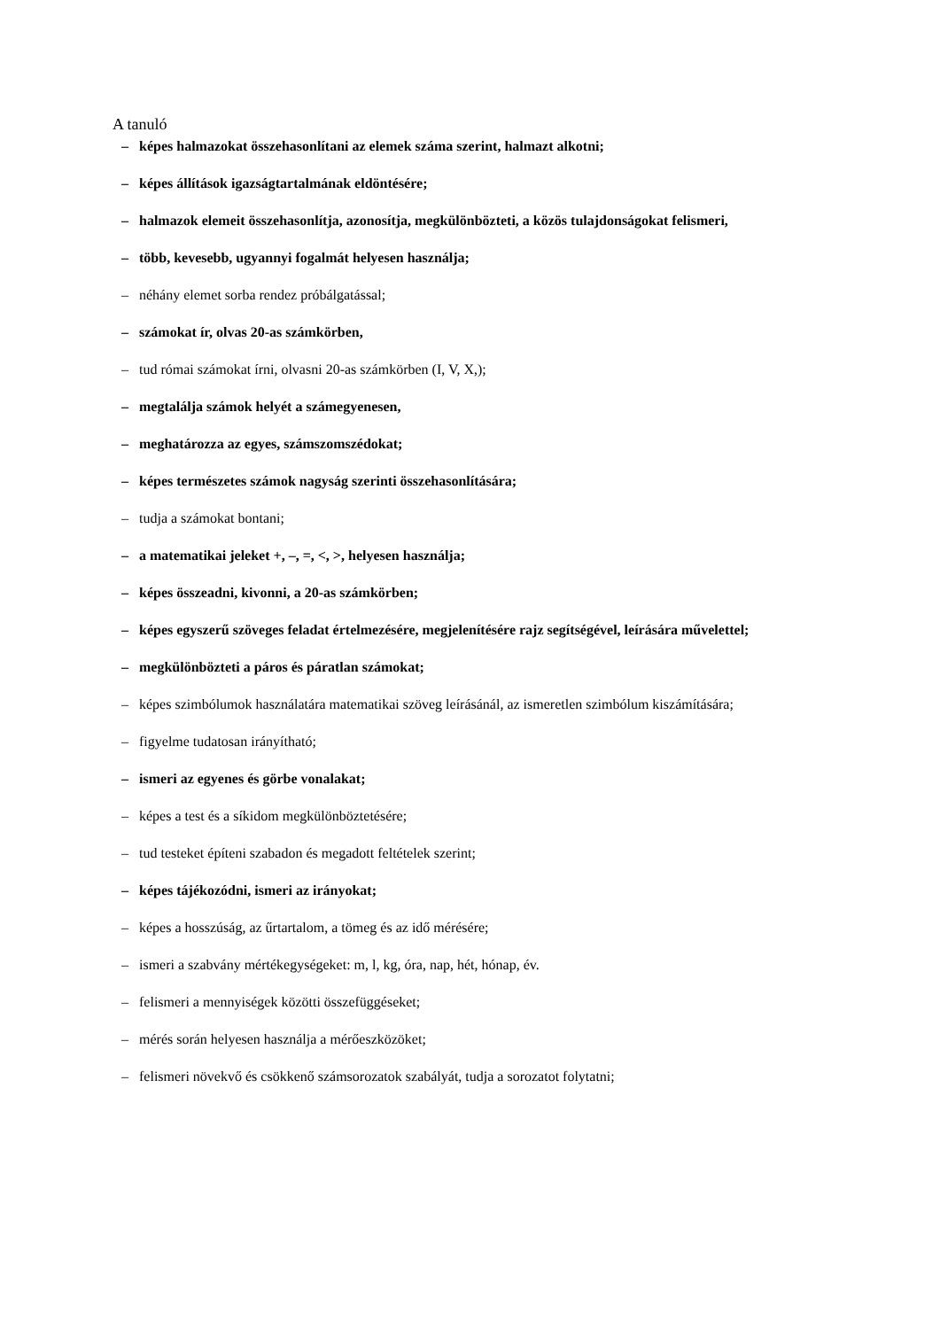A tanuló
– képes halmazokat összehasonlítani az elemek száma szerint, halmazt alkotni;
– képes állítások igazságtartalmának eldöntésére;
– halmazok elemeit összehasonlítja, azonosítja, megkülönbözteti, a közös tulajdonságokat felismeri,
– több, kevesebb, ugyannyi fogalmát helyesen használja;
– néhány elemet sorba rendez próbálgatással;
– számokat ír, olvas 20-as számkörben,
– tud római számokat írni, olvasni 20-as számkörben (I, V, X,);
– megtalálja számok helyét a számegyenesen,
– meghatározza az egyes, számszomszédokat;
– képes természetes számok nagyság szerinti összehasonlítására;
– tudja a számokat bontani;
– a matematikai jeleket +, –, =, <, >, helyesen használja;
– képes összeadni, kivonni, a 20-as számkörben;
– képes egyszerű szöveges feladat értelmezésére, megjelenítésére rajz segítségével, leírására művelettel;
– megkülönbözteti a páros és páratlan számokat;
– képes szimbólumok használatára matematikai szöveg leírásánál, az ismeretlen szimbólum kiszámítására;
– figyelme tudatosan irányítható;
– ismeri az egyenes és görbe vonalakat;
– képes a test és a síkidom megkülönböztetésére;
– tud testeket építeni szabadon és megadott feltételek szerint;
– képes tájékozódni, ismeri az irányokat;
– képes a hosszúság, az űrtartalom, a tömeg és az idő mérésére;
– ismeri a szabvány mértékegységeket: m, l, kg, óra, nap, hét, hónap, év.
– felismeri a mennyiségek közötti összefüggéseket;
– mérés során helyesen használja a mérőeszközöket;
– felismeri növekvő és csökkenő számsorozatok szabályát, tudja a sorozatot folytatni;